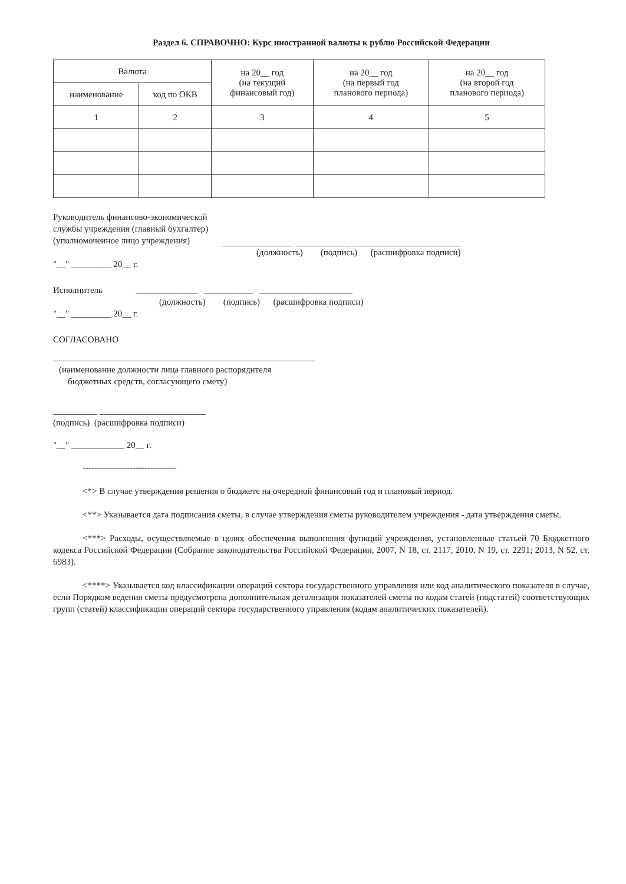Раздел 6. СПРАВОЧНО: Курс иностранной валюты к рублю Российской Федерации
| Валюта | | на 20__ год (на текущий финансовый год) | на 20__ год (на первый год планового периода) | на 20__ год (на второй год планового периода) |
| --- | --- | --- | --- | --- |
| наименование | код по ОКВ | | | |
| 1 | 2 | 3 | 4 | 5 |
Руководитель финансово-экономической
службы учреждения (главный бухгалтер)
(уполномоченное лицо учреждения)
(должность) (подпись) (расшифровка подписи)
"__" _________ 20__ г.
Исполнитель ______________ ___________ _____________________
(должность) (подпись) (расшифровка подписи)
"__" _________ 20__ г.
СОГЛАСОВАНО
(наименование должности лица главного распорядителя
бюджетных средств, согласующего смету)
__________ ________________________
(подпись) (расшифровка подписи)
"__" ____________ 20__ г.
--------------------------------
<*> В случае утверждения решения о бюджете на очередной финансовый год и плановый период.
<**> Указывается дата подписания сметы, в случае утверждения сметы руководителем учреждения - дата утверждения сметы.
<***> Расходы, осуществляемые в целях обеспечения выполнения функций учреждения, установленные статьей 70 Бюджетного кодекса Российской Федерации (Собрание законодательства Российской Федерации, 2007, N 18, ст. 2117, 2010, N 19, ст. 2291; 2013, N 52, ст. 6983).
<****> Указывается код классификации операций сектора государственного управления или код аналитического показателя в случае, если Порядком ведения сметы предусмотрена дополнительная детализация показателей сметы по кодам статей (подстатей) соответствующих групп (статей) классификации операций сектора государственного управления (кодам аналитических показателей).